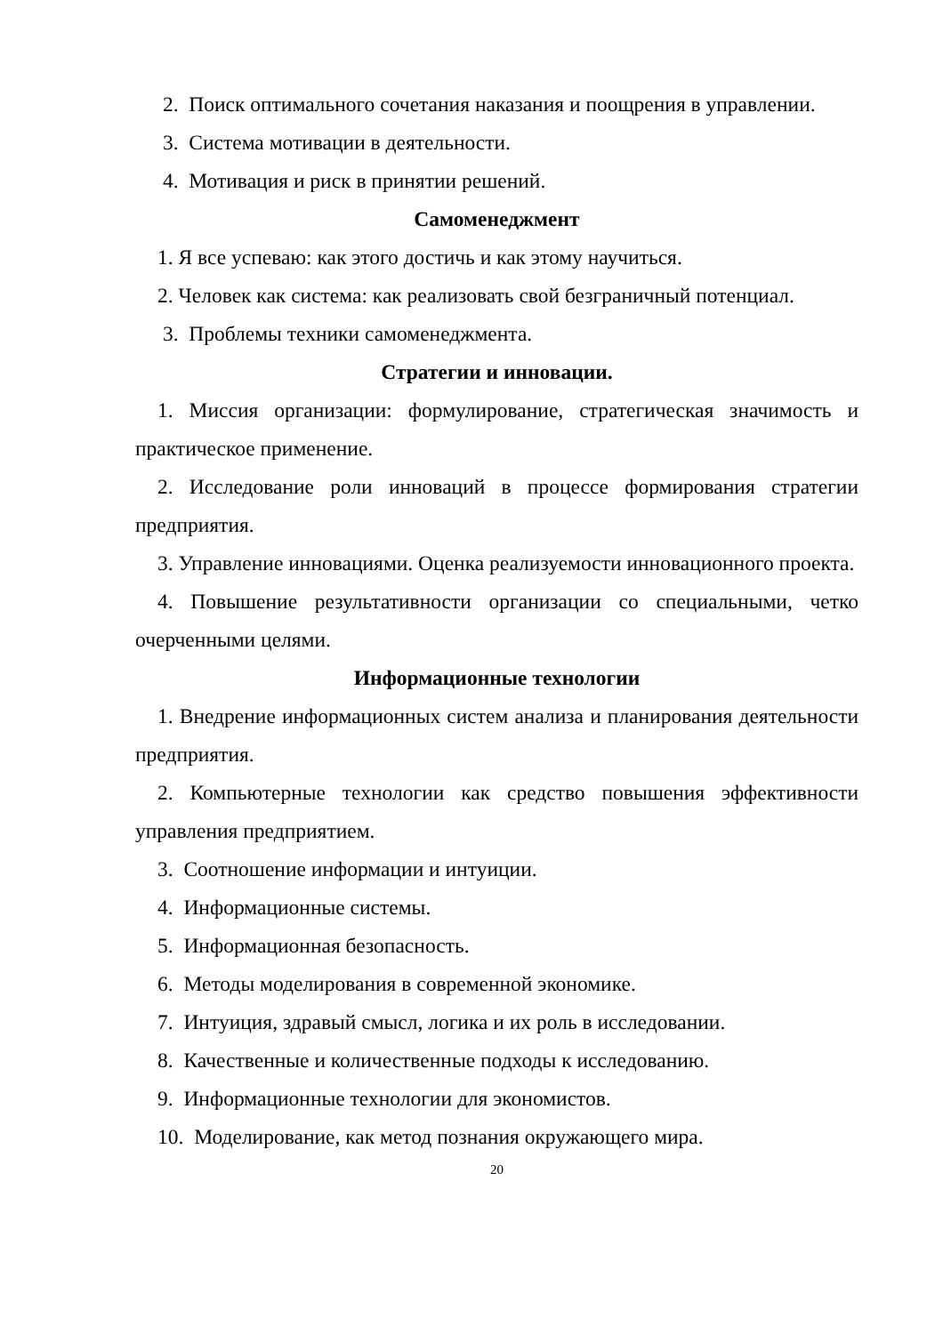2. Поиск оптимального сочетания наказания и поощрения в управлении.
3. Система мотивации в деятельности.
4. Мотивация и риск в принятии решений.
Самоменеджмент
1. Я все успеваю: как этого достичь и как этому научиться.
2. Человек как система: как реализовать свой безграничный потенциал.
3. Проблемы техники самоменеджмента.
Стратегии и инновации.
1. Миссия организации: формулирование, стратегическая значимость и практическое применение.
2. Исследование роли инноваций в процессе формирования стратегии предприятия.
3. Управление инновациями. Оценка реализуемости инновационного проекта.
4. Повышение результативности организации со специальными, четко очерченными целями.
Информационные технологии
1. Внедрение информационных систем анализа и планирования деятельности предприятия.
2. Компьютерные технологии как средство повышения эффективности управления предприятием.
3. Соотношение информации и интуиции.
4. Информационные системы.
5. Информационная безопасность.
6. Методы моделирования в современной экономике.
7. Интуиция, здравый смысл, логика и их роль в исследовании.
8. Качественные и количественные подходы к исследованию.
9. Информационные технологии для экономистов.
10. Моделирование, как метод познания окружающего мира.
20